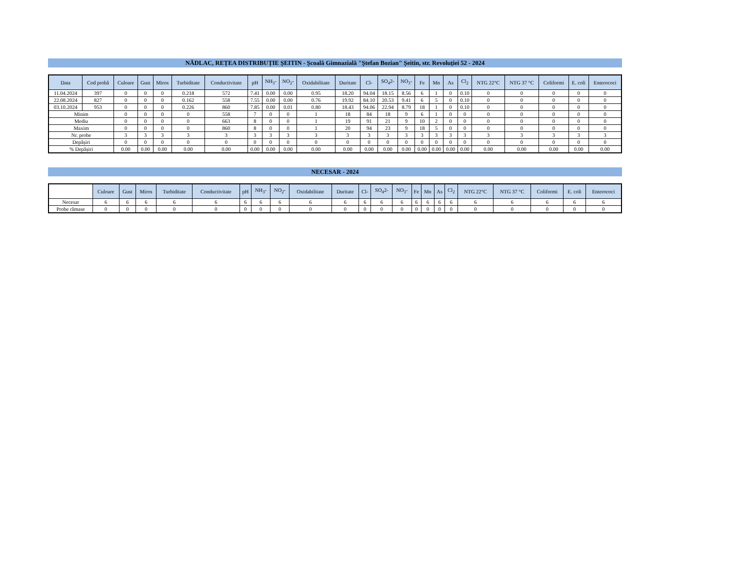NĂDLAC, REȚEA DISTRIBUȚIE ȘEITIN - Școală Gimnazială "Ștefan Bozian" Șeitin, str. Revoluției 52 - 2024
| Data | Cod probă | Culoare | Gust | Miros | Turbiditate | Conductivitate | pH | NH<sub>3</sub>- | NO<sub>2</sub>- | Oxidabilitate | Duritate | Cl- | SO<sub>4</sub>2- | NO<sub>3</sub>- | Fe | Mn | As | Cl<sub>2</sub> | NTG 22°C | NTG 37 °C | Coliformi | E. coli | Enterococi |
| --- | --- | --- | --- | --- | --- | --- | --- | --- | --- | --- | --- | --- | --- | --- | --- | --- | --- | --- | --- | --- | --- | --- | --- |
| 11.04.2024 | 397 | 0 | 0 | 0 | 0.218 | 572 | 7.41 | 0.00 | 0.00 | 0.95 | 18.20 | 94.04 | 18.15 | 8.56 | 6 | 1 | 0 | 0.10 | 0 | 0 | 0 | 0 | 0 |
| 22.08.2024 | 827 | 0 | 0 | 0 | 0.162 | 558 | 7.55 | 0.00 | 0.00 | 0.76 | 19.92 | 84.10 | 20.53 | 9.41 | 6 | 5 | 0 | 0.10 | 0 | 0 | 0 | 0 | 0 |
| 03.10.2024 | 953 | 0 | 0 | 0 | 0.226 | 860 | 7.85 | 0.00 | 0.01 | 0.80 | 18.43 | 94.06 | 22.94 | 8.79 | 18 | 1 | 0 | 0.10 | 0 | 0 | 0 | 0 | 0 |
| Minim | | 0 | 0 | 0 | 0 | 558 | 7 | 0 | 0 | 1 | 18 | 84 | 18 | 9 | 6 | 1 | 0 | 0 | 0 | 0 | 0 | 0 | 0 |
| Mediu | | 0 | 0 | 0 | 0 | 663 | 8 | 0 | 0 | 1 | 19 | 91 | 21 | 9 | 10 | 2 | 0 | 0 | 0 | 0 | 0 | 0 | 0 |
| Maxim | | 0 | 0 | 0 | 0 | 860 | 8 | 0 | 0 | 1 | 20 | 94 | 23 | 9 | 18 | 5 | 0 | 0 | 0 | 0 | 0 | 0 | 0 |
| Nr. probe | | 3 | 3 | 3 | 3 | 3 | 3 | 3 | 3 | 3 | 3 | 3 | 3 | 3 | 3 | 3 | 3 | 3 | 3 | 3 | 3 | 3 | 3 |
| Depășiri | | 0 | 0 | 0 | 0 | 0 | 0 | 0 | 0 | 0 | 0 | 0 | 0 | 0 | 0 | 0 | 0 | 0 | 0 | 0 | 0 | 0 | 0 |
| % Depășiri | | 0.00 | 0.00 | 0.00 | 0.00 | 0.00 | 0.00 | 0.00 | 0.00 | 0.00 | 0.00 | 0.00 | 0.00 | 0.00 | 0.00 | 0.00 | 0.00 | 0.00 | 0.00 | 0.00 | 0.00 | 0.00 | 0.00 |
NECESAR - 2024
| | Culoare | Gust | Miros | Turbiditate | Conductivitate | pH | NH<sub>3</sub>- | NO<sub>2</sub>- | Oxidabilitate | Duritate | Cl- | SO<sub>4</sub>2- | NO<sub>3</sub>- | Fe | Mn | As | Cl<sub>2</sub> | NTG 22°C | NTG 37 °C | Coliformi | E. coli | Enterococi |
| --- | --- | --- | --- | --- | --- | --- | --- | --- | --- | --- | --- | --- | --- | --- | --- | --- | --- | --- | --- | --- | --- | --- |
| Necesar | 6 | 6 | 6 | 6 | 6 | 6 | 6 | 6 | 6 | 6 | 6 | 6 | 6 | 6 | 6 | 6 | 6 | 6 | 6 | 6 | 6 | 6 |
| Probe rămase | 0 | 0 | 0 | 0 | 0 | 0 | 0 | 0 | 0 | 0 | 0 | 0 | 0 | 0 | 0 | 0 | 0 | 0 | 0 | 0 | 0 | 0 |